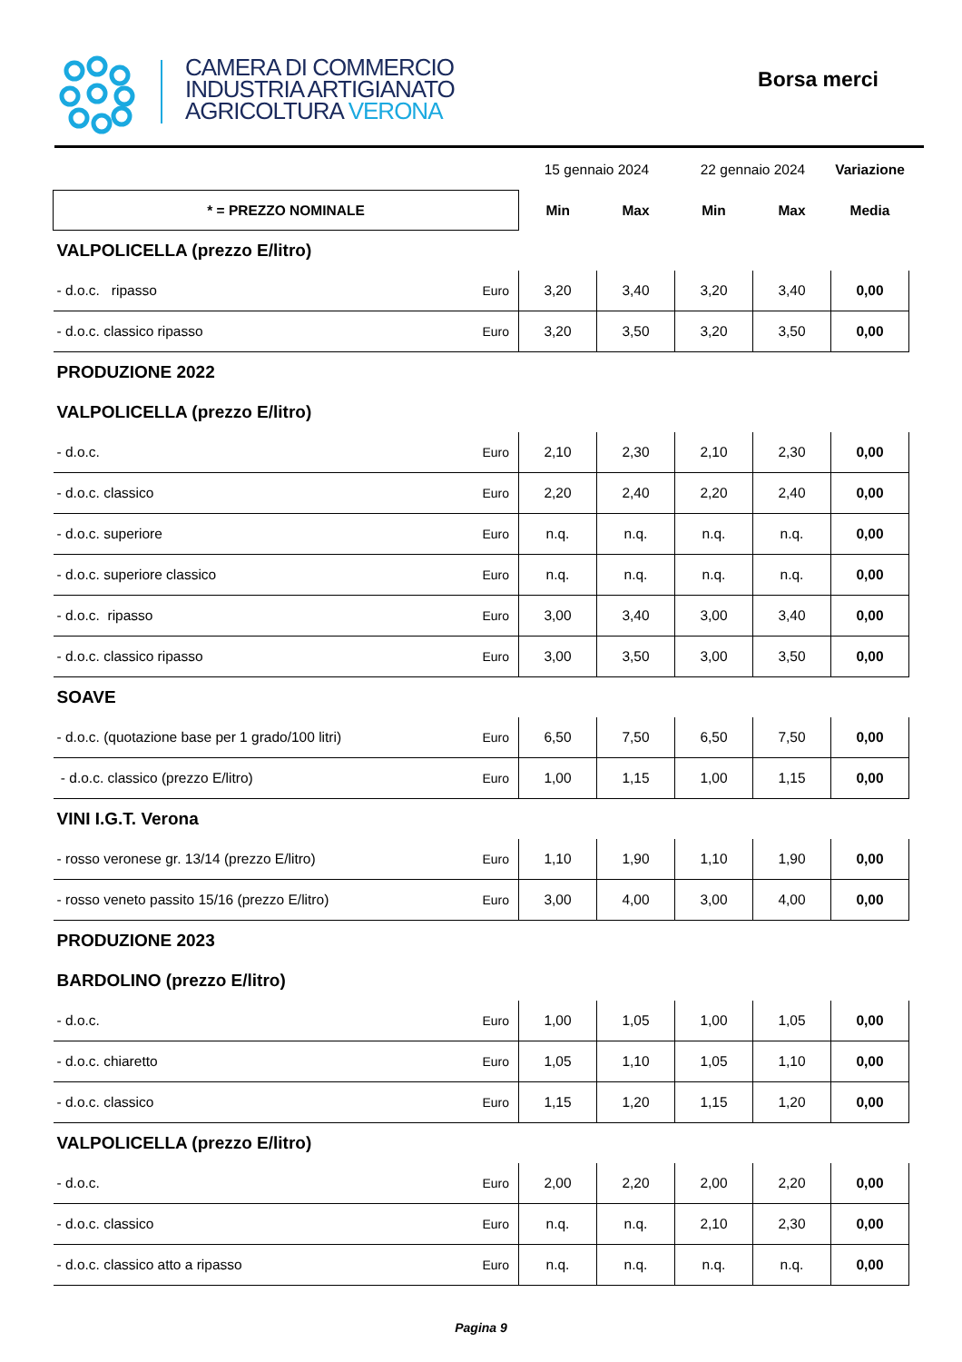CAMERA DI COMMERCIO
INDUSTRIA ARTIGIANATO
AGRICOLTURA VERONA
Borsa merci
| | | 15 gennaio 2024 | | 22 gennaio 2024 | | Variazione |
| * = PREZZO NOMINALE | | Min | Max | Min | Max | Media |
| VALPOLICELLA (prezzo E/litro) | | | | | | |
| - d.o.c. ripasso | Euro | 3,20 | 3,40 | 3,20 | 3,40 | 0,00 |
| - d.o.c. classico ripasso | Euro | 3,20 | 3,50 | 3,20 | 3,50 | 0,00 |
| PRODUZIONE 2022 | | | | | | |
| VALPOLICELLA (prezzo E/litro) | | | | | | |
| - d.o.c. | Euro | 2,10 | 2,30 | 2,10 | 2,30 | 0,00 |
| - d.o.c. classico | Euro | 2,20 | 2,40 | 2,20 | 2,40 | 0,00 |
| - d.o.c. superiore | Euro | n.q. | n.q. | n.q. | n.q. | 0,00 |
| - d.o.c. superiore classico | Euro | n.q. | n.q. | n.q. | n.q. | 0,00 |
| - d.o.c. ripasso | Euro | 3,00 | 3,40 | 3,00 | 3,40 | 0,00 |
| - d.o.c. classico ripasso | Euro | 3,00 | 3,50 | 3,00 | 3,50 | 0,00 |
| SOAVE | | | | | | |
| - d.o.c. (quotazione base per 1 grado/100 litri) | Euro | 6,50 | 7,50 | 6,50 | 7,50 | 0,00 |
| - d.o.c. classico (prezzo E/litro) | Euro | 1,00 | 1,15 | 1,00 | 1,15 | 0,00 |
| VINI I.G.T. Verona | | | | | | |
| - rosso veronese gr. 13/14 (prezzo E/litro) | Euro | 1,10 | 1,90 | 1,10 | 1,90 | 0,00 |
| - rosso veneto passito 15/16 (prezzo E/litro) | Euro | 3,00 | 4,00 | 3,00 | 4,00 | 0,00 |
| PRODUZIONE 2023 | | | | | | |
| BARDOLINO (prezzo E/litro) | | | | | | |
| - d.o.c. | Euro | 1,00 | 1,05 | 1,00 | 1,05 | 0,00 |
| - d.o.c. chiaretto | Euro | 1,05 | 1,10 | 1,05 | 1,10 | 0,00 |
| - d.o.c. classico | Euro | 1,15 | 1,20 | 1,15 | 1,20 | 0,00 |
| VALPOLICELLA (prezzo E/litro) | | | | | | |
| - d.o.c. | Euro | 2,00 | 2,20 | 2,00 | 2,20 | 0,00 |
| - d.o.c. classico | Euro | n.q. | n.q. | 2,10 | 2,30 | 0,00 |
| - d.o.c. classico atto a ripasso | Euro | n.q. | n.q. | n.q. | n.q. | 0,00 |
Pagina 9